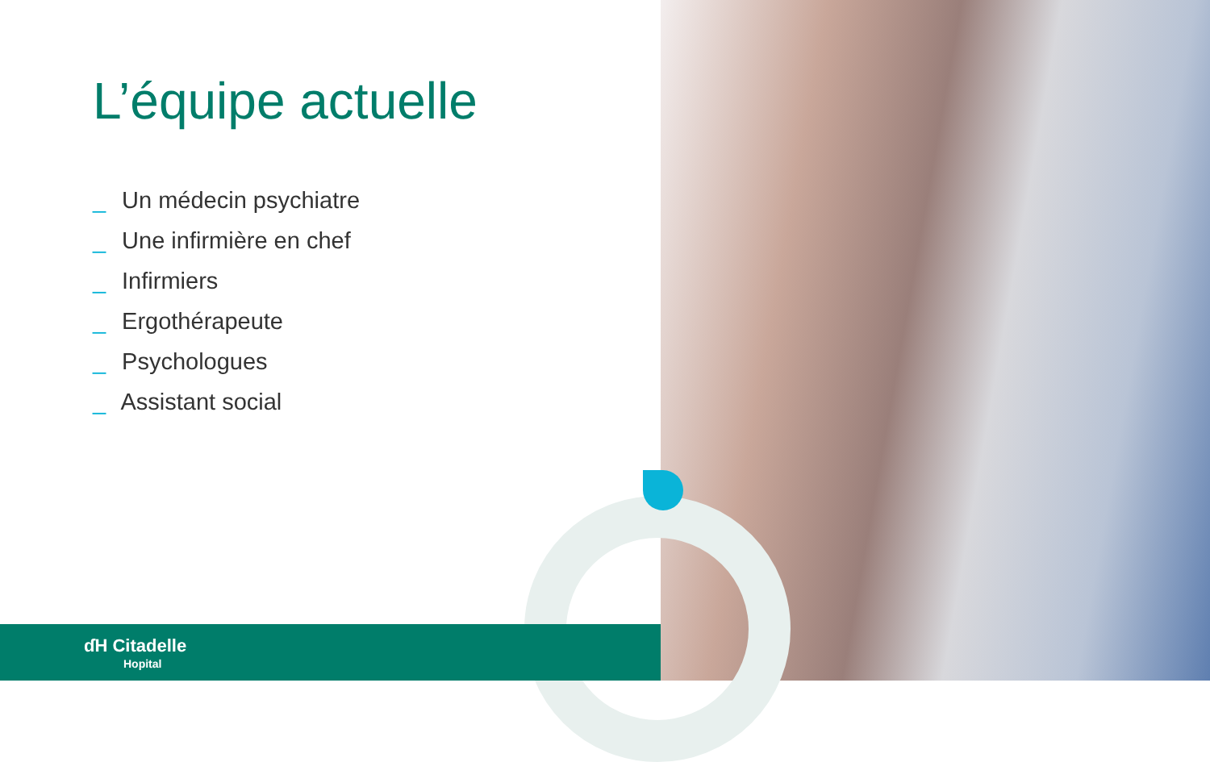L’équipe actuelle
_ Un médecin psychiatre
_ Une infirmière en chef
_ Infirmiers
_ Ergothérapeute
_ Psychologues
_ Assistant social
ɗH Citadelle
Hopital